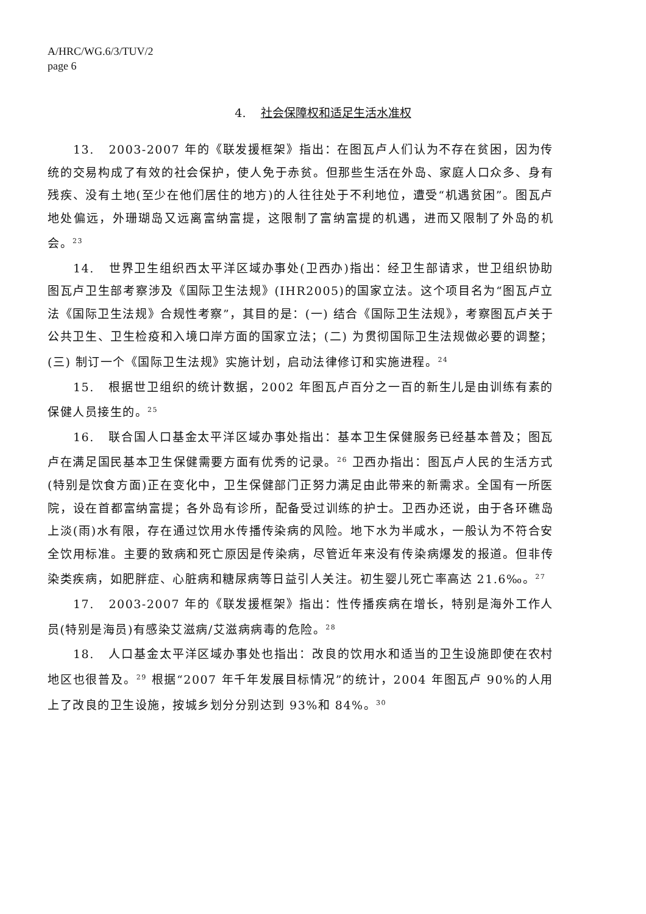A/HRC/WG.6/3/TUV/2
page 6
4. 社会保障权和适足生活水准权
13. 2003-2007 年的《联发援框架》指出：在图瓦卢人们认为不存在贫困，因为传统的交易构成了有效的社会保护，使人免于赤贫。但那些生活在外岛、家庭人口众多、身有残疾、没有土地(至少在他们居住的地方)的人往往处于不利地位，遭受“机遇贫困”。图瓦卢地处偏远，外珊瑚岛又远离富纳富提，这限制了富纳富提的机遇，进而又限制了外岛的机会。<sup>23</sup>
14. 世界卫生组织西太平洋区域办事处(卫西办)指出：经卫生部请求，世卫组织协助图瓦卢卫生部考察涉及《国际卫生法规》(IHR2005)的国家立法。这个项目名为“图瓦卢立法《国际卫生法规》合规性考察”，其目的是：(一) 结合《国际卫生法规》，考察图瓦卢关于公共卫生、卫生检疫和入境口岸方面的国家立法；(二) 为贯彻国际卫生法规做必要的调整；(三) 制订一个《国际卫生法规》实施计划，启动法律修订和实施进程。<sup>24</sup>
15. 根据世卫组织的统计数据，2002 年图瓦卢百分之一百的新生儿是由训练有素的保健人员接生的。<sup>25</sup>
16. 联合国人口基金太平洋区域办事处指出：基本卫生保健服务已经基本普及；图瓦卢在满足国民基本卫生保健需要方面有优秀的记录。<sup>26</sup> 卫西办指出：图瓦卢人民的生活方式(特别是饮食方面)正在变化中，卫生保健部门正努力满足由此带来的新需求。全国有一所医院，设在首都富纳富提；各外岛有诊所，配备受过训练的护士。卫西办还说，由于各环礁岛上淡(雨)水有限，存在通过饮用水传播传染病的风险。地下水为半咸水，一般认为不符合安全饮用标准。主要的致病和死亡原因是传染病，尽管近年来没有传染病爆发的报道。但非传染类疾病，如肥胖症、心脏病和糖尿病等日益引人关注。初生婴儿死亡率高达 21.6‰。<sup>27</sup>
17. 2003-2007 年的《联发援框架》指出：性传播疾病在增长，特别是海外工作人员(特别是海员)有感染艾滋病/艾滋病病毒的危险。<sup>28</sup>
18. 人口基金太平洋区域办事处也指出：改良的饮用水和适当的卫生设施即使在农村地区也很普及。<sup>29</sup> 根据“2007 年千年发展目标情况”的统计，2004 年图瓦卢 90%的人用上了改良的卫生设施，按城乡划分分别达到 93%和 84%。<sup>30</sup>